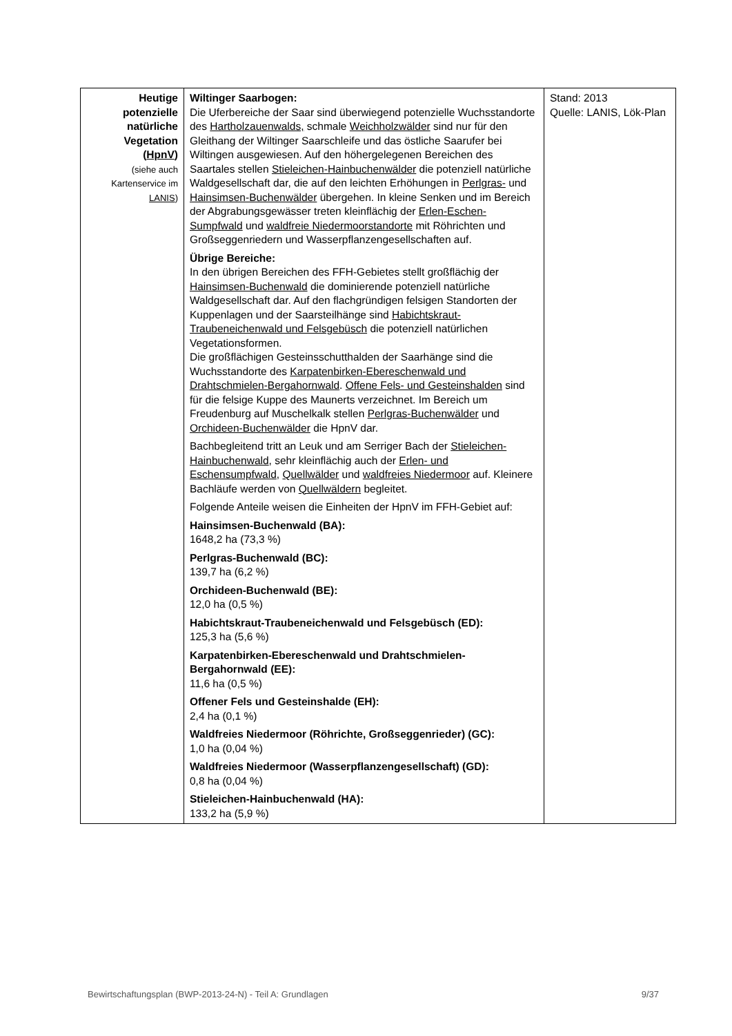| Heutige potenzielle natürliche Vegetation ( HpnV ) (siehe auch Kartenservice im LANIS ) | Wiltinger Saarbogen: Die Uferbereiche der Saar sind überwiegend potenzielle Wuchsstandorte des Hartholzauenwalds, schmale Weichholzwälder sind nur für den Gleithang der Wiltinger Saarschleife und das östliche Saarufer bei Wiltingen ausgewiesen. Auf den höhergelegenen Bereichen des Saartales stellen Stieleichen-Hainbuchenwälder die potenziell natürliche Waldgesellschaft dar, die auf den leichten Erhöhungen in Perlgras- und Hainsimsen-Buchenwälder übergehen. In kleine Senken und im Bereich der Abgrabungsgewässer treten kleinflächig der Erlen-Eschen-Sumpfwald und waldfreie Niedermoorstandorte mit Röhrichten und Großseggenriedern und Wasserpflanzengesellschaften auf. Übrige Bereiche: In den übrigen Bereichen des FFH-Gebietes stellt großflächig der Hainsimsen-Buchenwald die dominierende potenziell natürliche Waldgesellschaft dar. Auf den flachgründigen felsigen Standorten der Kuppenlagen und der Saarsteilhänge sind Habichtskraut-Traubeneichenwald und Felsgebüsch die potenziell natürlichen Vegetationsformen. Die großflächigen Gesteinsschutthalden der Saarhänge sind die Wuchsstandorte des Karpatenbirken-Ebereschenwald und Drahtschmielen-Bergahornwald . Offene Fels- und Gesteinshalden sind für die felsige Kuppe des Maunerts verzeichnet. Im Bereich um Freudenburg auf Muschelkalk stellen Perlgras-Buchenwälder und Orchideen-Buchenwälder die HpnV dar. Bachbegleitend tritt an Leuk und am Serriger Bach der Stieleichen-Hainbuchenwald , sehr kleinflächig auch der Erlen- und Eschensumpfwald , Quellwälder und waldfreies Niedermoor auf. Kleinere Bachläufe werden von Quellwäldern begleitet. Folgende Anteile weisen die Einheiten der HpnV im FFH-Gebiet auf: Hainsimsen-Buchenwald (BA): 1648,2 ha (73,3 %) Perlgras-Buchenwald (BC): 139,7 ha (6,2 %) Orchideen-Buchenwald (BE): 12,0 ha (0,5 %) Habichtskraut-Traubeneichenwald und Felsgebüsch (ED): 125,3 ha (5,6 %) Karpatenbirken-Ebereschenwald und Drahtschmielen-Bergahornwald (EE): 11,6 ha (0,5 %) Offener Fels und Gesteinshalde (EH): 2,4 ha (0,1 %) Waldfreies Niedermoor (Röhrichte, Großseggenrieder) (GC): 1,0 ha (0,04 %) Waldfreies Niedermoor (Wasserpflanzengesellschaft) (GD): 0,8 ha (0,04 %) Stieleichen-Hainbuchenwald (HA): 133,2 ha (5,9 %) | Stand: 2013 Quelle: LANIS, Lök-Plan |
Bewirtschaftungsplan (BWP-2013-24-N) - Teil A: Grundlagen 9/37